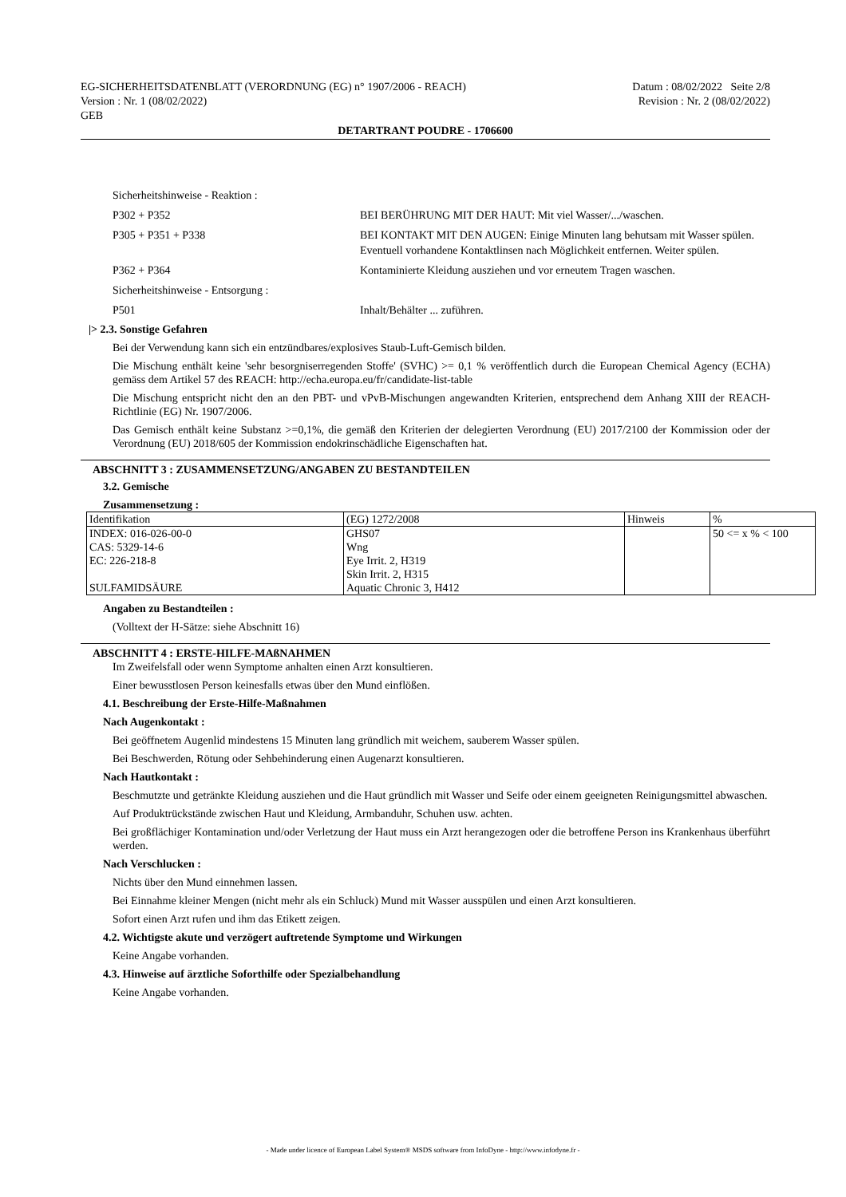EG-SICHERHEITSDATENBLATT (VERORDNUNG (EG) n° 1907/2006 - REACH)
Version : Nr. 1 (08/02/2022)
GEB
Datum : 08/02/2022 Seite 2/8
Revision : Nr. 2 (08/02/2022)
DETARTRANT POUDRE - 1706600
Sicherheitshinweise - Reaktion :
P302 + P352 BEI BERÜHRUNG MIT DER HAUT: Mit viel Wasser/.../waschen.
P305 + P351 + P338 BEI KONTAKT MIT DEN AUGEN: Einige Minuten lang behutsam mit Wasser spülen. Eventuell vorhandene Kontaktlinsen nach Möglichkeit entfernen. Weiter spülen.
P362 + P364 Kontaminierte Kleidung ausziehen und vor erneutem Tragen waschen.
Sicherheitshinweise - Entsorgung :
P501 Inhalt/Behälter ... zuführen.
|> 2.3. Sonstige Gefahren
Bei der Verwendung kann sich ein entzündbares/explosives Staub-Luft-Gemisch bilden.
Die Mischung enthält keine 'sehr besorgniserregenden Stoffe' (SVHC) >= 0,1 % veröffentlich durch die European Chemical Agency (ECHA) gemäss dem Artikel 57 des REACH: http://echa.europa.eu/fr/candidate-list-table
Die Mischung entspricht nicht den an den PBT- und vPvB-Mischungen angewandten Kriterien, entsprechend dem Anhang XIII der REACH-Richtlinie (EG) Nr. 1907/2006.
Das Gemisch enthält keine Substanz >=0,1%, die gemäß den Kriterien der delegierten Verordnung (EU) 2017/2100 der Kommission oder der Verordnung (EU) 2018/605 der Kommission endokrinschädliche Eigenschaften hat.
ABSCHNITT 3 : ZUSAMMENSETZUNG/ANGABEN ZU BESTANDTEILEN
3.2. Gemische
Zusammensetzung :
| Identifikation | (EG) 1272/2008 | Hinweis | % |
| INDEX: 016-026-00-0 CAS: 5329-14-6 EC: 226-218-8 SULFAMIDSÄURE | GHS07 Wng Eye Irrit. 2, H319 Skin Irrit. 2, H315 Aquatic Chronic 3, H412 | | 50 <= x % < 100 |
Angaben zu Bestandteilen :
(Volltext der H-Sätze: siehe Abschnitt 16)
ABSCHNITT 4 : ERSTE-HILFE-MAßNAHMEN
Im Zweifelsfall oder wenn Symptome anhalten einen Arzt konsultieren.
Einer bewusstlosen Person keinesfalls etwas über den Mund einflößen.
4.1. Beschreibung der Erste-Hilfe-Maßnahmen
Nach Augenkontakt :
Bei geöffnetem Augenlid mindestens 15 Minuten lang gründlich mit weichem, sauberem Wasser spülen.
Bei Beschwerden, Rötung oder Sehbehinderung einen Augenarzt konsultieren.
Nach Hautkontakt :
Beschmutzte und getränkte Kleidung ausziehen und die Haut gründlich mit Wasser und Seife oder einem geeigneten Reinigungsmittel abwaschen.
Auf Produktrückstände zwischen Haut und Kleidung, Armbanduhr, Schuhen usw. achten.
Bei großflächiger Kontamination und/oder Verletzung der Haut muss ein Arzt herangezogen oder die betroffene Person ins Krankenhaus überführt werden.
Nach Verschlucken :
Nichts über den Mund einnehmen lassen.
Bei Einnahme kleiner Mengen (nicht mehr als ein Schluck) Mund mit Wasser ausspülen und einen Arzt konsultieren.
Sofort einen Arzt rufen und ihm das Etikett zeigen.
4.2. Wichtigste akute und verzögert auftretende Symptome und Wirkungen
Keine Angabe vorhanden.
4.3. Hinweise auf ärztliche Soforthilfe oder Spezialbehandlung
Keine Angabe vorhanden.
- Made under licence of European Label System® MSDS software from InfoDyne - http://www.infodyne.fr -